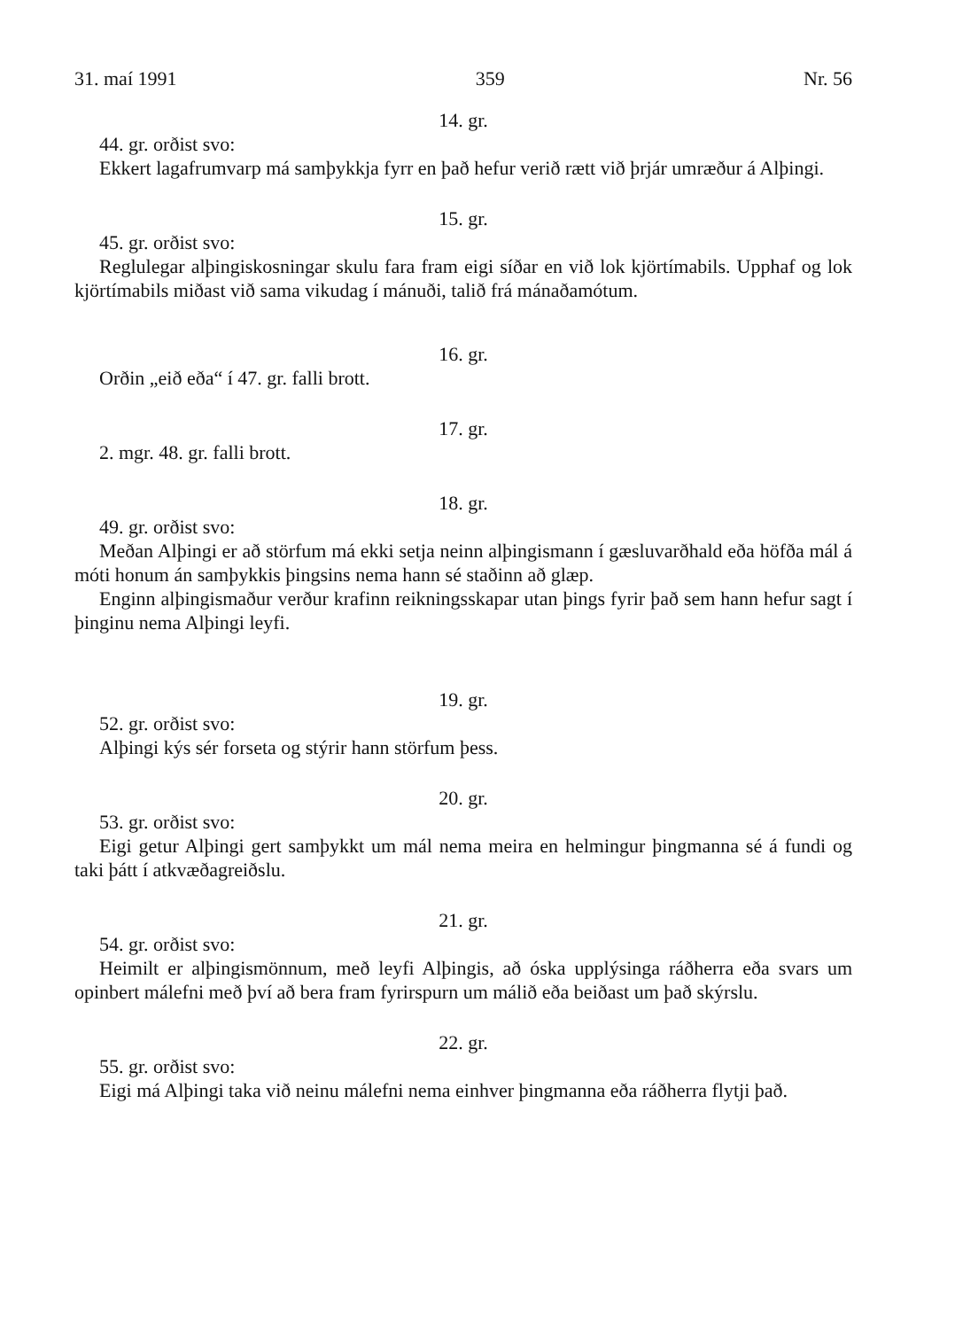31. maí 1991 359 Nr. 56
14. gr.
44. gr. orðist svo:
Ekkert lagafrumvarp má samþykkja fyrr en það hefur verið rætt við þrjár umræður á Alþingi.
15. gr.
45. gr. orðist svo:
Reglulegar alþingiskosningar skulu fara fram eigi síðar en við lok kjörtímabils. Upphaf og lok kjörtímabils miðast við sama vikudag í mánuði, talið frá mánaðamótum.
16. gr.
Orðin „eið eða“ í 47. gr. falli brott.
17. gr.
2. mgr. 48. gr. falli brott.
18. gr.
49. gr. orðist svo:
Meðan Alþingi er að störfum má ekki setja neinn alþingismann í gæsluvarðhald eða höfða mál á móti honum án samþykkis þingsins nema hann sé staðinn að glæp.
Enginn alþingismaður verður krafinn reikningsskapar utan þings fyrir það sem hann hefur sagt í þinginu nema Alþingi leyfi.
19. gr.
52. gr. orðist svo:
Alþingi kýs sér forseta og stýrir hann störfum þess.
20. gr.
53. gr. orðist svo:
Eigi getur Alþingi gert samþykkt um mál nema meira en helmingur þingmanna sé á fundi og taki þátt í atkvæðagreiðslu.
21. gr.
54. gr. orðist svo:
Heimilt er alþingismönnum, með leyfi Alþingis, að óska upplýsinga ráðherra eða svars um opinbert málefni með því að bera fram fyrirspurn um málið eða beiðast um það skýrslu.
22. gr.
55. gr. orðist svo:
Eigi má Alþingi taka við neinu málefni nema einhver þingmanna eða ráðherra flytji það.